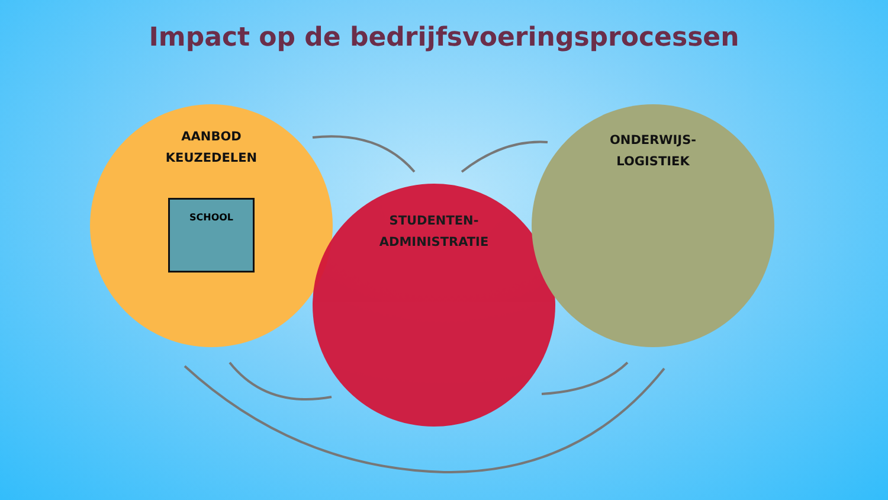Impact op de bedrijfsvoeringsprocessen
AANBOD
KEUZEDELEN
SCHOOL
STUDENTEN-
ADMINISTRATIE
ONDERWIJS-
LOGISTIEK